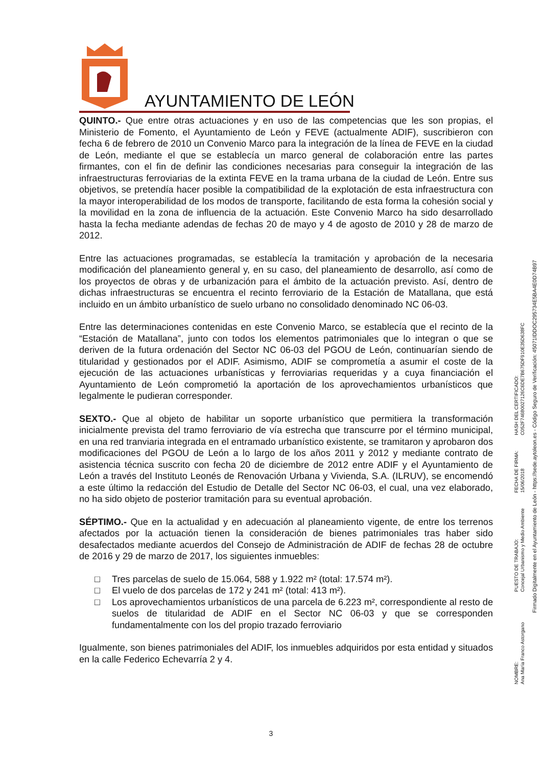AYUNTAMIENTO DE LEÓN
QUINTO.- Que entre otras actuaciones y en uso de las competencias que les son propias, el Ministerio de Fomento, el Ayuntamiento de León y FEVE (actualmente ADIF), suscribieron con fecha 6 de febrero de 2010 un Convenio Marco para la integración de la línea de FEVE en la ciudad de León, mediante el que se establecía un marco general de colaboración entre las partes firmantes, con el fin de definir las condiciones necesarias para conseguir la integración de las infraestructuras ferroviarias de la extinta FEVE en la trama urbana de la ciudad de León. Entre sus objetivos, se pretendía hacer posible la compatibilidad de la explotación de esta infraestructura con la mayor interoperabilidad de los modos de transporte, facilitando de esta forma la cohesión social y la movilidad en la zona de influencia de la actuación. Este Convenio Marco ha sido desarrollado hasta la fecha mediante adendas de fechas 20 de mayo y 4 de agosto de 2010 y 28 de marzo de 2012.
Entre las actuaciones programadas, se establecía la tramitación y aprobación de la necesaria modificación del planeamiento general y, en su caso, del planeamiento de desarrollo, así como de los proyectos de obras y de urbanización para el ámbito de la actuación previsto. Así, dentro de dichas infraestructuras se encuentra el recinto ferroviario de la Estación de Matallana, que está incluido en un ámbito urbanístico de suelo urbano no consolidado denominado NC 06-03.
Entre las determinaciones contenidas en este Convenio Marco, se establecía que el recinto de la “Estación de Matallana”, junto con todos los elementos patrimoniales que lo integran o que se deriven de la futura ordenación del Sector NC 06-03 del PGOU de León, continuarían siendo de titularidad y gestionados por el ADIF. Asimismo, ADIF se comprometía a asumir el coste de la ejecución de las actuaciones urbanísticas y ferroviarias requeridas y a cuya financiación el Ayuntamiento de León comprometió la aportación de los aprovechamientos urbanísticos que legalmente le pudieran corresponder.
SEXTO.- Que al objeto de habilitar un soporte urbanístico que permitiera la transformación inicialmente prevista del tramo ferroviario de vía estrecha que transcurre por el término municipal, en una red tranviaria integrada en el entramado urbanístico existente, se tramitaron y aprobaron dos modificaciones del PGOU de León a lo largo de los años 2011 y 2012 y mediante contrato de asistencia técnica suscrito con fecha 20 de diciembre de 2012 entre ADIF y el Ayuntamiento de León a través del Instituto Leonés de Renovación Urbana y Vivienda, S.A. (ILRUV), se encomendó a este último la redacción del Estudio de Detalle del Sector NC 06-03, el cual, una vez elaborado, no ha sido objeto de posterior tramitación para su eventual aprobación.
SÉPTIMO.- Que en la actualidad y en adecuación al planeamiento vigente, de entre los terrenos afectados por la actuación tienen la consideración de bienes patrimoniales tras haber sido desafectados mediante acuerdos del Consejo de Administración de ADIF de fechas 28 de octubre de 2016 y 29 de marzo de 2017, los siguientes inmuebles:
□ Tres parcelas de suelo de 15.064, 588 y 1.922 m² (total: 17.574 m²).
□ El vuelo de dos parcelas de 172 y 241 m² (total: 413 m²).
□ Los aprovechamientos urbanísticos de una parcela de 6.223 m², correspondiente al resto de suelos de titularidad de ADIF en el Sector NC 06-03 y que se corresponden fundamentalmente con los del propio trazado ferroviario
Igualmente, son bienes patrimoniales del ADIF, los inmuebles adquiridos por esta entidad y situados en la calle Federico Echevarría 2 y 4.
3
NOMBRE:
Ana María Franco Astorgano
PUESTO DE TRABAJO:
Concejal Urbanismo y Medio Ambiente
FECHA DE FIRMA:
15/06/2018
HASH DEL CERTIFICADO:
C052F74680027126C6DE7B675DF910E35D638FC
Firmado Digitalmente en el Ayuntamiento de León - https://sede.aytoleon.es - Código Seguro de Verificación: 45071IDDOC295734E5BA4E0D74B97